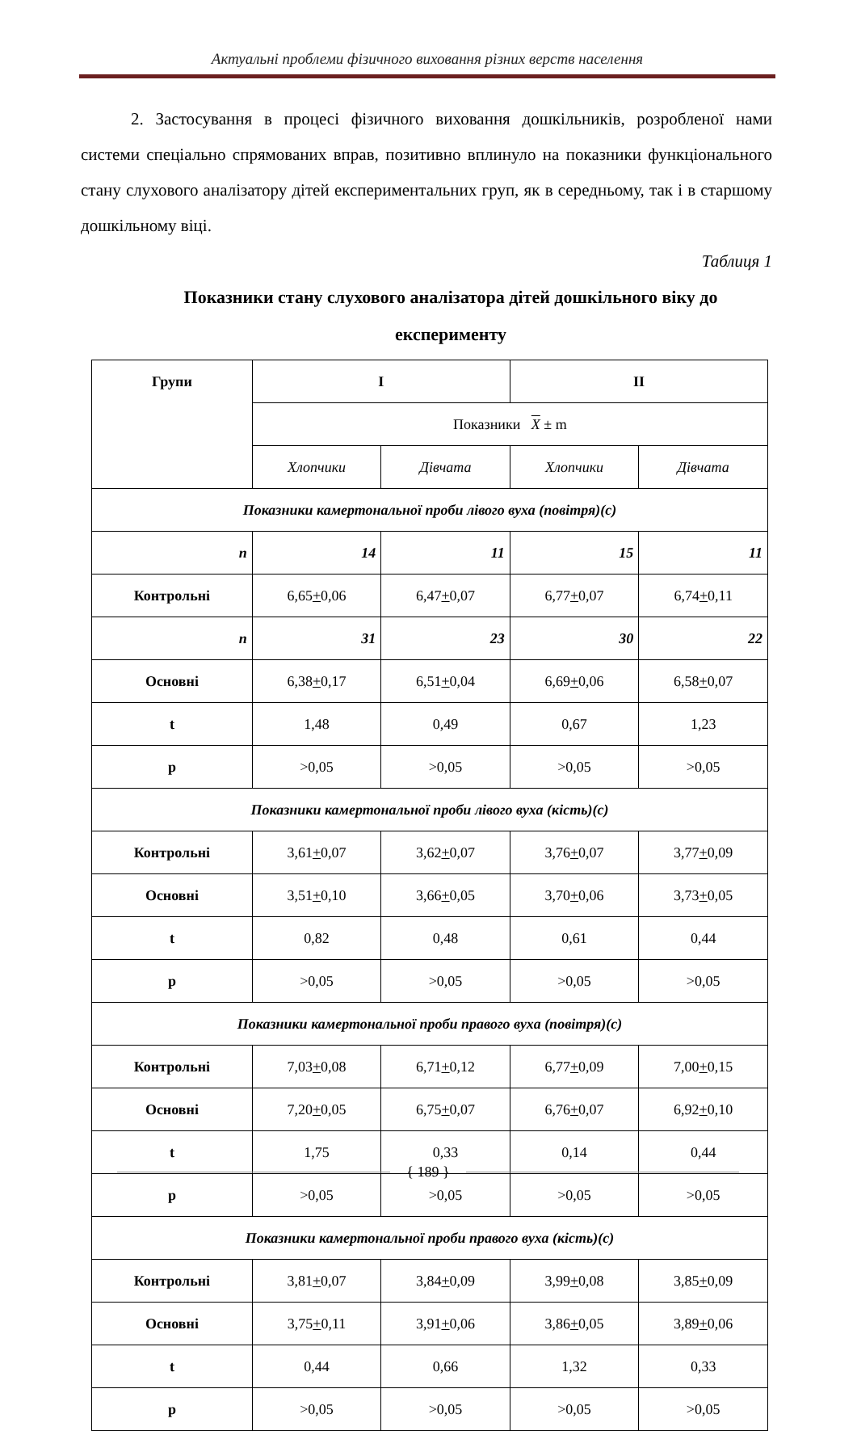Актуальні проблеми фізичного виховання різних верств населення
2. Застосування в процесі фізичного виховання дошкільників, розробленої нами системи спеціально спрямованих вправ, позитивно вплинуло на показники функціонального стану слухового аналізатору дітей експериментальних груп, як в середньому, так і в старшому дошкільному віці.
Таблиця 1
Показники стану слухового аналізатора дітей дошкільного віку до експерименту
| Групи | I | | II | |
| --- | --- | --- | --- | --- |
| | Показники X ± m | | | |
| | Хлопчики | Дівчата | Хлопчики | Дівчата |
| Показники камертональної проби лівого вуха (повітря)(с) | | | | |
| n | 14 | 11 | 15 | 11 |
| Контрольні | 6,65 + 0,06 | 6,47 + 0,07 | 6,77 + 0,07 | 6,74 + 0,11 |
| n | 31 | 23 | 30 | 22 |
| Основні | 6,38 + 0,17 | 6,51 + 0,04 | 6,69 + 0,06 | 6,58 + 0,07 |
| t | 1,48 | 0,49 | 0,67 | 1,23 |
| p | >0,05 | >0,05 | >0,05 | >0,05 |
| Показники камертональної проби лівого вуха (кість)(с) | | | | |
| Контрольні | 3,61 + 0,07 | 3,62 + 0,07 | 3,76 + 0,07 | 3,77 + 0,09 |
| Основні | 3,51 + 0,10 | 3,66 + 0,05 | 3,70 + 0,06 | 3,73 + 0,05 |
| t | 0,82 | 0,48 | 0,61 | 0,44 |
| p | >0,05 | >0,05 | >0,05 | >0,05 |
| Показники камертональної проби правого вуха (повітря)(с) | | | | |
| Контрольні | 7,03 + 0,08 | 6,71 + 0,12 | 6,77 + 0,09 | 7,00 + 0,15 |
| Основні | 7,20 + 0,05 | 6,75 + 0,07 | 6,76 + 0,07 | 6,92 + 0,10 |
| t | 1,75 | 0,33 | 0,14 | 0,44 |
| p | >0,05 | >0,05 | >0,05 | >0,05 |
| Показники камертональної проби правого вуха (кість)(с) | | | | |
| Контрольні | 3,81 + 0,07 | 3,84 + 0,09 | 3,99 + 0,08 | 3,85 + 0,09 |
| Основні | 3,75 + 0,11 | 3,91 + 0,06 | 3,86 + 0,05 | 3,89 + 0,06 |
| t | 0,44 | 0,66 | 1,32 | 0,33 |
| p | >0,05 | >0,05 | >0,05 | >0,05 |
{ 189 }